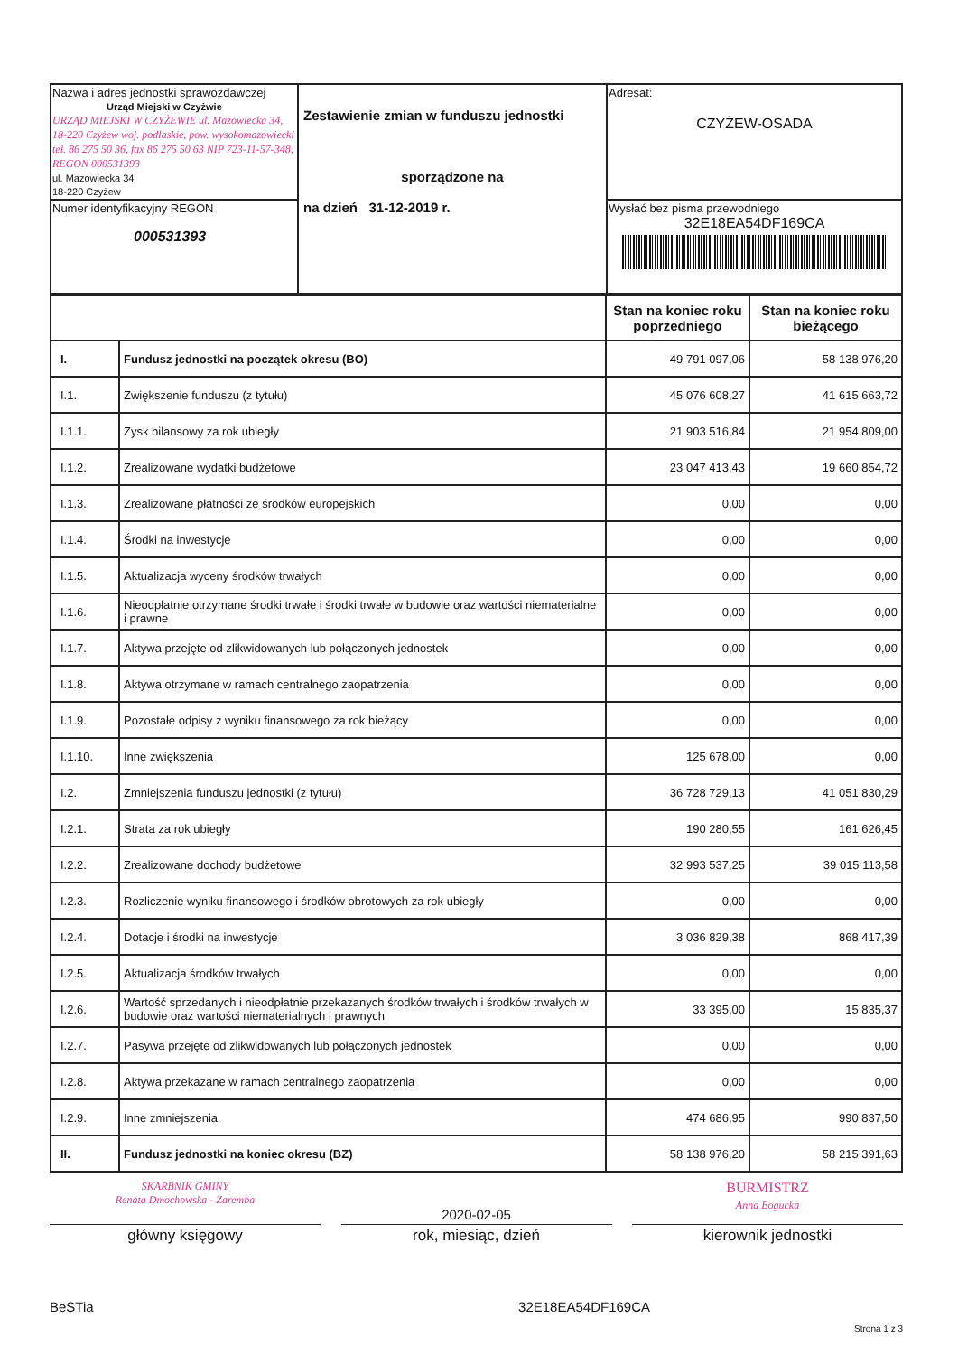| Nazwa i adres jednostki sprawozdawczej Urząd Miejski w Czyżwie URZĄD MIEJSKI W CZYŻEWIE ul. Mazowiecka 34, 18-220 Czyżew woj. podlaskie, pow. wysokomazowiecki tel. 86 275 50 36, fax 86 275 50 63 NIP 723-11-57-348; REGON 000531393 ul. Mazowiecka 34 18-220 Czyżew | Zestawienie zmian w funduszu jednostki sporządzone na na dzień 31-12-2019 r. | Adresat: CZYŻEW-OSADA |
| Numer identyfikacyjny REGON 000531393 | | Wysłać bez pisma przewodniego 32E18EA54DF169CA |
| | | Stan na koniec roku poprzedniego | Stan na koniec roku bieżącego |
| I. | Fundusz jednostki na początek okresu (BO) | 49 791 097,06 | 58 138 976,20 |
| I.1. | Zwiększenie funduszu (z tytułu) | 45 076 608,27 | 41 615 663,72 |
| I.1.1. | Zysk bilansowy za rok ubiegły | 21 903 516,84 | 21 954 809,00 |
| I.1.2. | Zrealizowane wydatki budżetowe | 23 047 413,43 | 19 660 854,72 |
| I.1.3. | Zrealizowane płatności ze środków europejskich | 0,00 | 0,00 |
| I.1.4. | Środki na inwestycje | 0,00 | 0,00 |
| I.1.5. | Aktualizacja wyceny środków trwałych | 0,00 | 0,00 |
| I.1.6. | Nieodpłatnie otrzymane środki trwałe i środki trwałe w budowie oraz wartości niematerialne i prawne | 0,00 | 0,00 |
| I.1.7. | Aktywa przejęte od zlikwidowanych lub połączonych jednostek | 0,00 | 0,00 |
| I.1.8. | Aktywa otrzymane w ramach centralnego zaopatrzenia | 0,00 | 0,00 |
| I.1.9. | Pozostałe odpisy z wyniku finansowego za rok bieżący | 0,00 | 0,00 |
| I.1.10. | Inne zwiększenia | 125 678,00 | 0,00 |
| I.2. | Zmniejszenia funduszu jednostki (z tytułu) | 36 728 729,13 | 41 051 830,29 |
| I.2.1. | Strata za rok ubiegły | 190 280,55 | 161 626,45 |
| I.2.2. | Zrealizowane dochody budżetowe | 32 993 537,25 | 39 015 113,58 |
| I.2.3. | Rozliczenie wyniku finansowego i środków obrotowych za rok ubiegły | 0,00 | 0,00 |
| I.2.4. | Dotacje i środki na inwestycje | 3 036 829,38 | 868 417,39 |
| I.2.5. | Aktualizacja środków trwałych | 0,00 | 0,00 |
| I.2.6. | Wartość sprzedanych i nieodpłatnie przekazanych środków trwałych i środków trwałych w budowie oraz wartości niematerialnych i prawnych | 33 395,00 | 15 835,37 |
| I.2.7. | Pasywa przejęte od zlikwidowanych lub połączonych jednostek | 0,00 | 0,00 |
| I.2.8. | Aktywa przekazane w ramach centralnego zaopatrzenia | 0,00 | 0,00 |
| I.2.9. | Inne zmniejszenia | 474 686,95 | 990 837,50 |
| II. | Fundusz jednostki na koniec okresu (BZ) | 58 138 976,20 | 58 215 391,63 |
SKARBNIK GMINY
Renata Dmochowska - Zaremba
2020-02-05
BURMISTRZ
Anna Bogucka
główny księgowy rok, miesiąc, dzień kierownik jednostki
BeSTia 32E18EA54DF169CA
Strona 1 z 3